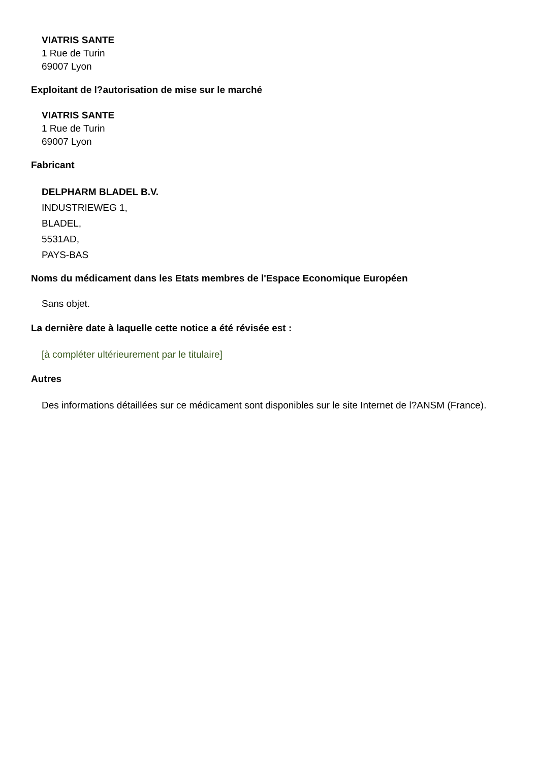VIATRIS SANTE
1 Rue de Turin
69007 Lyon
Exploitant de l?autorisation de mise sur le marché
VIATRIS SANTE
1 Rue de Turin
69007 Lyon
Fabricant
DELPHARM BLADEL B.V.
INDUSTRIEWEG 1,
BLADEL,
5531AD,
PAYS-BAS
Noms du médicament dans les Etats membres de l'Espace Economique Européen
Sans objet.
La dernière date à laquelle cette notice a été révisée est :
[à compléter ultérieurement par le titulaire]
Autres
Des informations détaillées sur ce médicament sont disponibles sur le site Internet de l?ANSM (France).